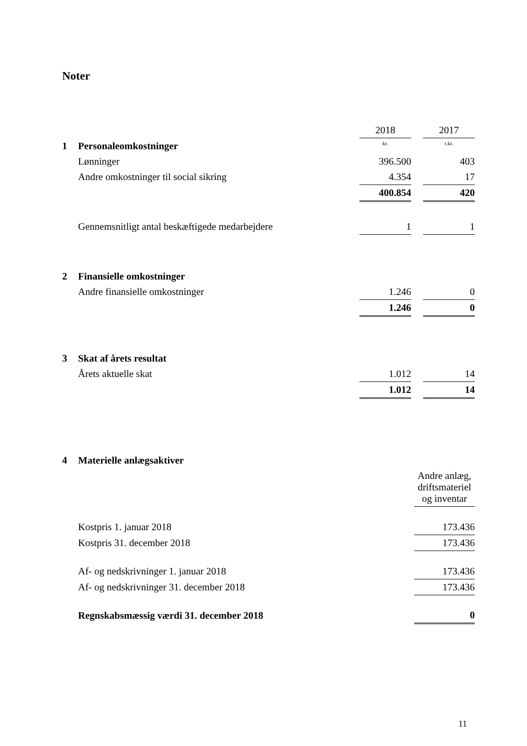Noter
| | | 2018 | | 2017 |
| 1 | Personaleomkostninger | kr. | | t.kr. |
| | Lønninger | 396.500 | | 403 |
| | Andre omkostninger til social sikring | 4.354 | | 17 |
| | | 400.854 | | 420 |
| | Gennemsnitligt antal beskæftigede medarbejdere | 1 | | 1 |
| 2 | Finansielle omkostninger | | | |
| | Andre finansielle omkostninger | 1.246 | | 0 |
| | | 1.246 | | 0 |
| 3 | Skat af årets resultat | | | |
| | Årets aktuelle skat | 1.012 | | 14 |
| | | 1.012 | | 14 |
| 4 | Materielle anlægsaktiver | |
| | | Andre anlæg, driftsmateriel og inventar |
| | Kostpris 1. januar 2018 | 173.436 |
| | Kostpris 31. december 2018 | 173.436 |
| | Af- og nedskrivninger 1. januar 2018 | 173.436 |
| | Af- og nedskrivninger 31. december 2018 | 173.436 |
| | Regnskabsmæssig værdi 31. december 2018 | 0 |
11